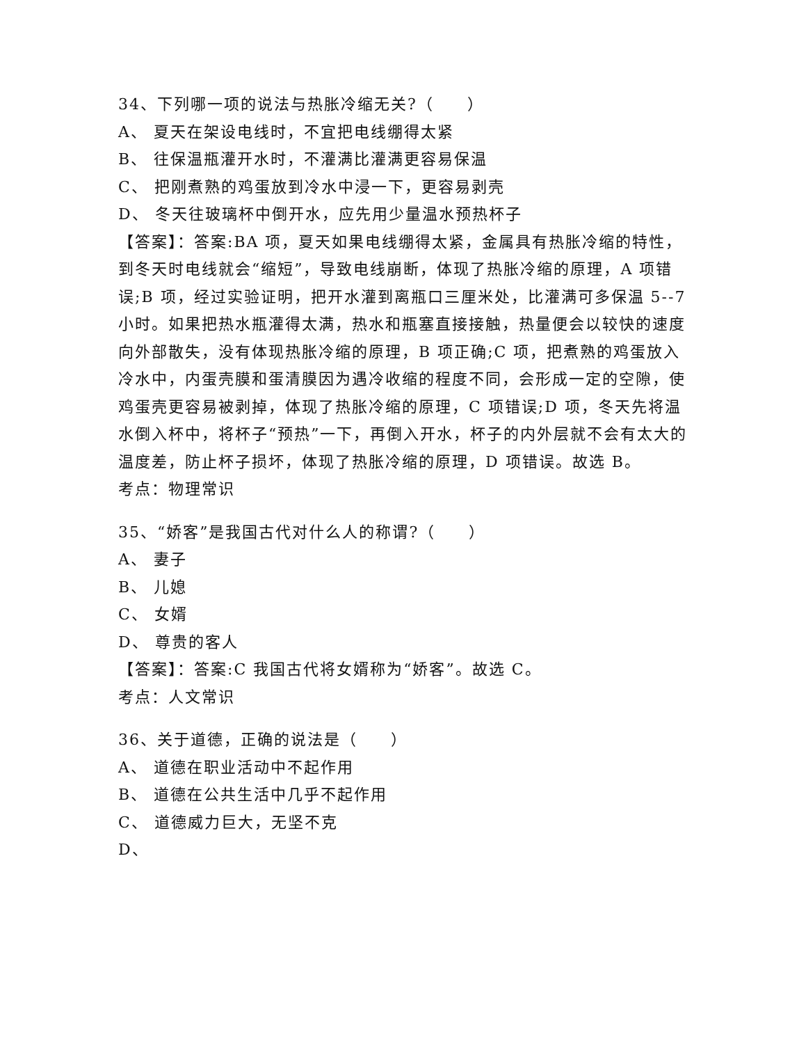34、下列哪一项的说法与热胀冷缩无关?（　　）
A、 夏天在架设电线时，不宜把电线绷得太紧
B、 往保温瓶灌开水时，不灌满比灌满更容易保温
C、 把刚煮熟的鸡蛋放到冷水中浸一下，更容易剥壳
D、 冬天往玻璃杯中倒开水，应先用少量温水预热杯子
【答案】：答案:BA 项，夏天如果电线绷得太紧，金属具有热胀冷缩的特性，到冬天时电线就会“缩短”，导致电线崩断，体现了热胀冷缩的原理，A 项错误;B 项，经过实验证明，把开水灌到离瓶口三厘米处，比灌满可多保温 5--7 小时。如果把热水瓶灌得太满，热水和瓶塞直接接触，热量便会以较快的速度向外部散失，没有体现热胀冷缩的原理，B 项正确;C 项，把煮熟的鸡蛋放入冷水中，内蛋壳膜和蛋清膜因为遇冷收缩的程度不同，会形成一定的空隙，使鸡蛋壳更容易被剥掉，体现了热胀冷缩的原理，C 项错误;D 项，冬天先将温水倒入杯中，将杯子“预热”一下，再倒入开水，杯子的内外层就不会有太大的温度差，防止杯子损坏，体现了热胀冷缩的原理，D 项错误。故选 B。
考点：物理常识
35、“娇客”是我国古代对什么人的称谓?（　　）
A、 妻子
B、 儿媳
C、 女婿
D、 尊贵的客人
【答案】：答案:C 我国古代将女婿称为“娇客”。故选 C。
考点：人文常识
36、关于道德，正确的说法是（　　）
A、 道德在职业活动中不起作用
B、 道德在公共生活中几乎不起作用
C、 道德威力巨大，无坚不克
D、